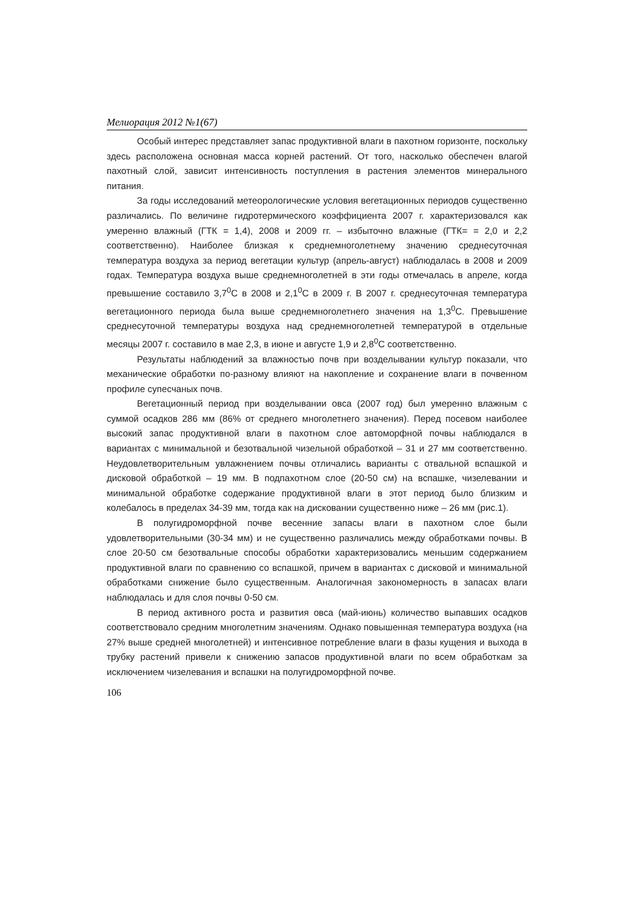Мелиорация 2012 №1(67)
Особый интерес представляет запас продуктивной влаги в пахотном горизонте, поскольку здесь расположена основная масса корней растений. От того, насколько обеспечен влагой пахотный слой, зависит интенсивность поступления в растения элементов минерального питания.
За годы исследований метеорологические условия вегетационных периодов существенно различались. По величине гидротермического коэффициента 2007 г. характеризовался как умеренно влажный (ГТК = 1,4), 2008 и 2009 гг. – избыточно влажные (ГТК= = 2,0 и 2,2 соответственно). Наиболее близкая к среднемноголетнему значению среднесуточная температура воздуха за период вегетации культур (апрель-август) наблюдалась в 2008 и 2009 годах. Температура воздуха выше среднемноголетней в эти годы отмечалась в апреле, когда превышение составило 3,7<sup>0</sup>С в 2008 и 2,1<sup>0</sup>С в 2009 г. В 2007 г. среднесуточная температура вегетационного периода была выше среднемноголетнего значения на 1,3<sup>0</sup>С. Превышение среднесуточной температуры воздуха над среднемноголетней температурой в отдельные месяцы 2007 г. составило в мае 2,3, в июне и августе 1,9 и 2,8<sup>0</sup>С соответственно.
Результаты наблюдений за влажностью почв при возделывании культур показали, что механические обработки по-разному влияют на накопление и сохранение влаги в почвенном профиле супесчаных почв.
Вегетационный период при возделывании овса (2007 год) был умеренно влажным с суммой осадков 286 мм (86% от среднего многолетнего значения). Перед посевом наиболее высокий запас продуктивной влаги в пахотном слое автоморфной почвы наблюдался в вариантах с минимальной и безотвальной чизельной обработкой – 31 и 27 мм соответственно. Неудовлетворительным увлажнением почвы отличались варианты с отвальной вспашкой и дисковой обработкой – 19 мм. В подпахотном слое (20-50 см) на вспашке, чизелевании и минимальной обработке содержание продуктивной влаги в этот период было близким и колебалось в пределах 34-39 мм, тогда как на дисковании существенно ниже – 26 мм (рис.1).
В полугидроморфной почве весенние запасы влаги в пахотном слое были удовлетворительными (30-34 мм) и не существенно различались между обработками почвы. В слое 20-50 см безотвальные способы обработки характеризовались меньшим содержанием продуктивной влаги по сравнению со вспашкой, причем в вариантах с дисковой и минимальной обработками снижение было существенным. Аналогичная закономерность в запасах влаги наблюдалась и для слоя почвы 0-50 см.
В период активного роста и развития овса (май-июнь) количество выпавших осадков соответствовало средним многолетним значениям. Однако повышенная температура воздуха (на 27% выше средней многолетней) и интенсивное потребление влаги в фазы кущения и выхода в трубку растений привели к снижению запасов продуктивной влаги по всем обработкам за исключением чизелевания и вспашки на полугидроморфной почве.
106